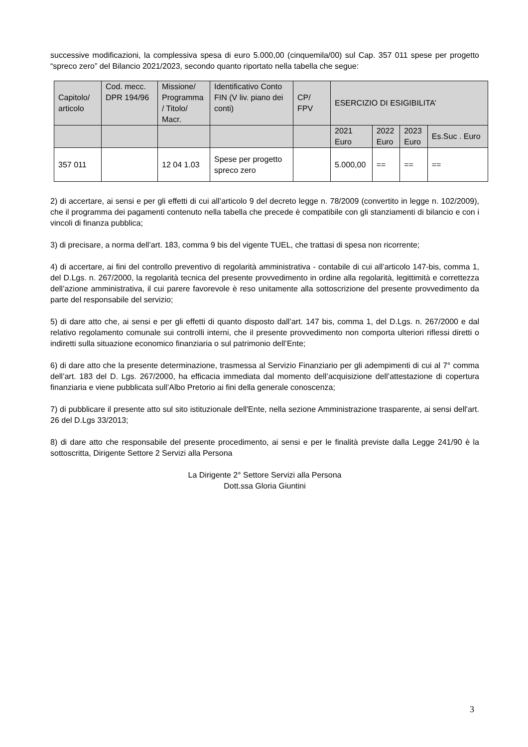successive modificazioni, la complessiva spesa di euro 5.000,00 (cinquemila/00) sul Cap. 357 011 spese per progetto “spreco zero” del Bilancio 2021/2023, secondo quanto riportato nella tabella che segue:
| Capitolo/ articolo | Cod. mecc. DPR 194/96 | Missione/ Programma / Titolo/ Macr. | Identificativo Conto FIN (V liv. piano dei conti) | CP/ FPV | ESERCIZIO DI ESIGIBILITA’ | | | |
| | | | | | 2021 Euro | 2022 Euro | 2023 Euro | Es.Suc . Euro |
| 357 011 | | 12 04 1.03 | Spese per progetto spreco zero | | 5.000,00 | == | == | == |
2) di accertare, ai sensi e per gli effetti di cui all’articolo 9 del decreto legge n. 78/2009 (convertito in legge n. 102/2009), che il programma dei pagamenti contenuto nella tabella che precede è compatibile con gli stanziamenti di bilancio e con i vincoli di finanza pubblica;
3) di precisare, a norma dell’art. 183, comma 9 bis del vigente TUEL, che trattasi di spesa non ricorrente;
4) di accertare, ai fini del controllo preventivo di regolarità amministrativa - contabile di cui all’articolo 147-bis, comma 1, del D.Lgs. n. 267/2000, la regolarità tecnica del presente provvedimento in ordine alla regolarità, legittimità e correttezza dell’azione amministrativa, il cui parere favorevole è reso unitamente alla sottoscrizione del presente provvedimento da parte del responsabile del servizio;
5) di dare atto che, ai sensi e per gli effetti di quanto disposto dall’art. 147 bis, comma 1, del D.Lgs. n. 267/2000 e dal relativo regolamento comunale sui controlli interni, che il presente provvedimento non comporta ulteriori riflessi diretti o indiretti sulla situazione economico finanziaria o sul patrimonio dell’Ente;
6) di dare atto che la presente determinazione, trasmessa al Servizio Finanziario per gli adempimenti di cui al 7° comma dell’art. 183 del D. Lgs. 267/2000, ha efficacia immediata dal momento dell’acquisizione dell’attestazione di copertura finanziaria e viene pubblicata sull’Albo Pretorio ai fini della generale conoscenza;
7) di pubblicare il presente atto sul sito istituzionale dell'Ente, nella sezione Amministrazione trasparente, ai sensi dell'art. 26 del D.Lgs 33/2013;
8) di dare atto che responsabile del presente procedimento, ai sensi e per le finalità previste dalla Legge 241/90 è la sottoscritta, Dirigente Settore 2 Servizi alla Persona
La Dirigente 2° Settore Servizi alla Persona
Dott.ssa Gloria Giuntini
3